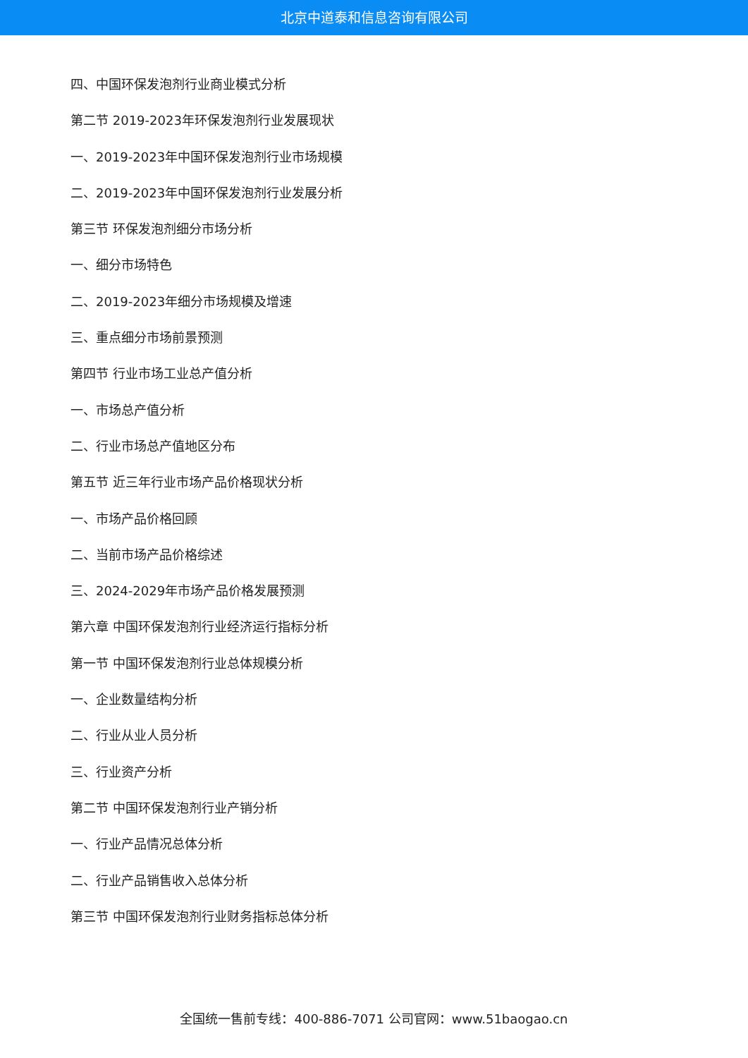北京中道泰和信息咨询有限公司
四、中国环保发泡剂行业商业模式分析
第二节 2019-2023年环保发泡剂行业发展现状
一、2019-2023年中国环保发泡剂行业市场规模
二、2019-2023年中国环保发泡剂行业发展分析
第三节 环保发泡剂细分市场分析
一、细分市场特色
二、2019-2023年细分市场规模及增速
三、重点细分市场前景预测
第四节 行业市场工业总产值分析
一、市场总产值分析
二、行业市场总产值地区分布
第五节 近三年行业市场产品价格现状分析
一、市场产品价格回顾
二、当前市场产品价格综述
三、2024-2029年市场产品价格发展预测
第六章 中国环保发泡剂行业经济运行指标分析
第一节 中国环保发泡剂行业总体规模分析
一、企业数量结构分析
二、行业从业人员分析
三、行业资产分析
第二节 中国环保发泡剂行业产销分析
一、行业产品情况总体分析
二、行业产品销售收入总体分析
第三节 中国环保发泡剂行业财务指标总体分析
全国统一售前专线：400-886-7071 公司官网：www.51baogao.cn